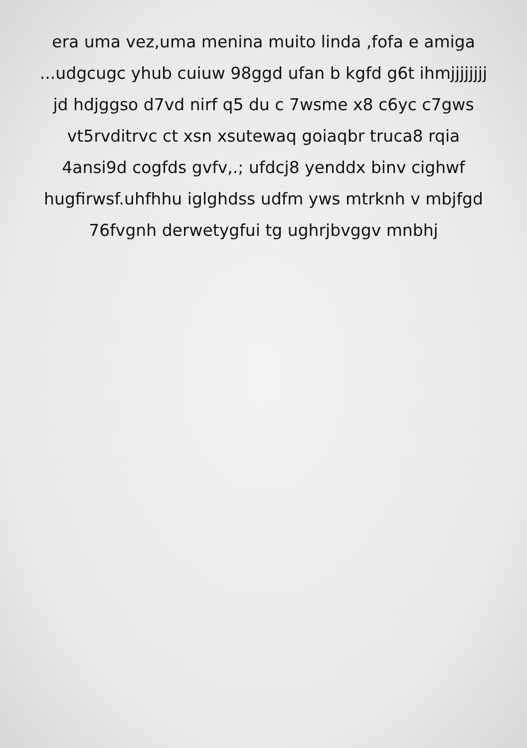era uma vez,uma menina muito linda ,fofa e amiga
...udgcugc yhub cuiuw 98ggd ufan b kgfd g6t ihmjjjjjjjj
jd hdjggso d7vd nirf q5 du c 7wsme x8 c6yc c7gws
vt5rvditrvc ct xsn xsutewaq goiaqbr truca8 rqia
4ansi9d cogfds gvfv,.; ufdcj8 yenddx binv cighwf
hugfirwsf.uhfhhu iglghdss udfm yws mtrknh v mbjfgd
76fvgnh derwetygfui tg ughrjbvggv mnbhj